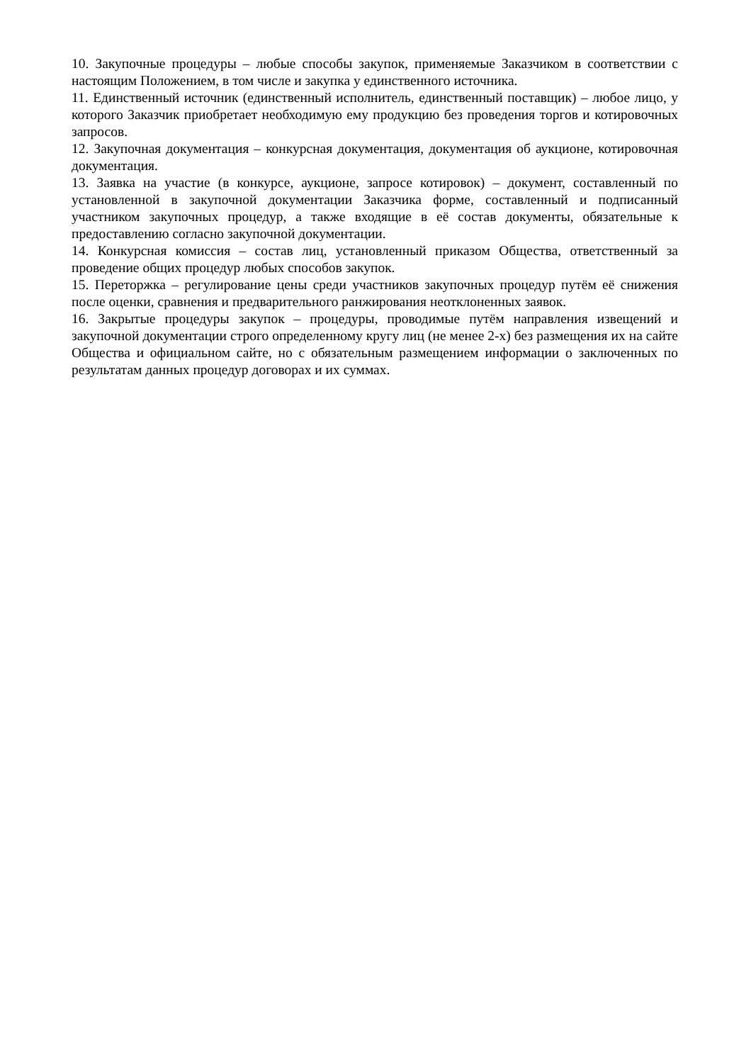10. Закупочные процедуры – любые способы закупок, применяемые Заказчиком в соответствии с настоящим Положением, в том числе и закупка у единственного источника.
11. Единственный источник (единственный исполнитель, единственный поставщик) – любое лицо, у которого Заказчик приобретает необходимую ему продукцию без проведения торгов и котировочных запросов.
12. Закупочная документация – конкурсная документация, документация об аукционе, котировочная документация.
13. Заявка на участие (в конкурсе, аукционе, запросе котировок) – документ, составленный по установленной в закупочной документации Заказчика форме, составленный и подписанный участником закупочных процедур, а также входящие в её состав документы, обязательные к предоставлению согласно закупочной документации.
14. Конкурсная комиссия – состав лиц, установленный приказом Общества, ответственный за проведение общих процедур любых способов закупок.
15. Переторжка – регулирование цены среди участников закупочных процедур путём её снижения после оценки, сравнения и предварительного ранжирования неотклоненных заявок.
16. Закрытые процедуры закупок – процедуры, проводимые путём направления извещений и закупочной документации строго определенному кругу лиц (не менее 2-х) без размещения их на сайте Общества и официальном сайте, но с обязательным размещением информации о заключенных по результатам данных процедур договорах и их суммах.